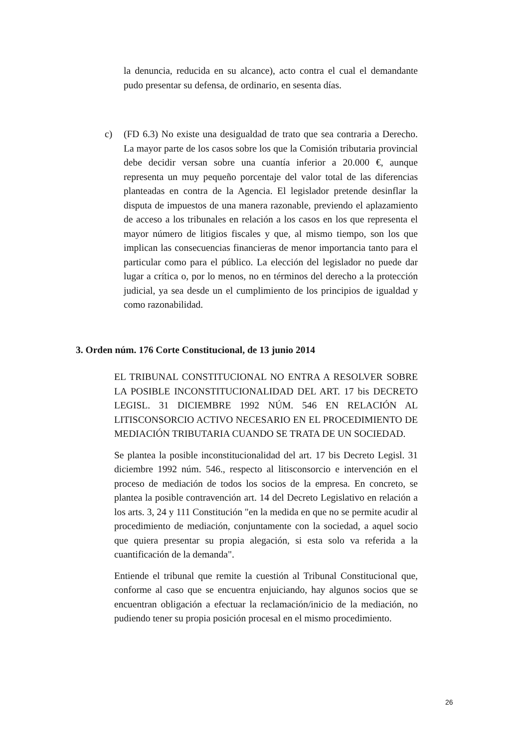la denuncia, reducida en su alcance), acto contra el cual el demandante pudo presentar su defensa, de ordinario, en sesenta días.
c) (FD 6.3) No existe una desigualdad de trato que sea contraria a Derecho. La mayor parte de los casos sobre los que la Comisión tributaria provincial debe decidir versan sobre una cuantía inferior a 20.000 €, aunque representa un muy pequeño porcentaje del valor total de las diferencias planteadas en contra de la Agencia. El legislador pretende desinflar la disputa de impuestos de una manera razonable, previendo el aplazamiento de acceso a los tribunales en relación a los casos en los que representa el mayor número de litigios fiscales y que, al mismo tiempo, son los que implican las consecuencias financieras de menor importancia tanto para el particular como para el público. La elección del legislador no puede dar lugar a crítica o, por lo menos, no en términos del derecho a la protección judicial, ya sea desde un el cumplimiento de los principios de igualdad y como razonabilidad.
3. Orden núm. 176 Corte Constitucional, de 13 junio 2014
EL TRIBUNAL CONSTITUCIONAL NO ENTRA A RESOLVER SOBRE LA POSIBLE INCONSTITUCIONALIDAD DEL ART. 17 bis DECRETO LEGISL. 31 DICIEMBRE 1992 NÚM. 546 EN RELACIÓN AL LITISCONSORCIO ACTIVO NECESARIO EN EL PROCEDIMIENTO DE MEDIACIÓN TRIBUTARIA CUANDO SE TRATA DE UN SOCIEDAD.
Se plantea la posible inconstitucionalidad del art. 17 bis Decreto Legisl. 31 diciembre 1992 núm. 546., respecto al litisconsorcio e intervención en el proceso de mediación de todos los socios de la empresa. En concreto, se plantea la posible contravención art. 14 del Decreto Legislativo en relación a los arts. 3, 24 y 111 Constitución "en la medida en que no se permite acudir al procedimiento de mediación, conjuntamente con la sociedad, a aquel socio que quiera presentar su propia alegación, si esta solo va referida a la cuantificación de la demanda".
Entiende el tribunal que remite la cuestión al Tribunal Constitucional que, conforme al caso que se encuentra enjuiciando, hay algunos socios que se encuentran obligación a efectuar la reclamación/inicio de la mediación, no pudiendo tener su propia posición procesal en el mismo procedimiento.
26